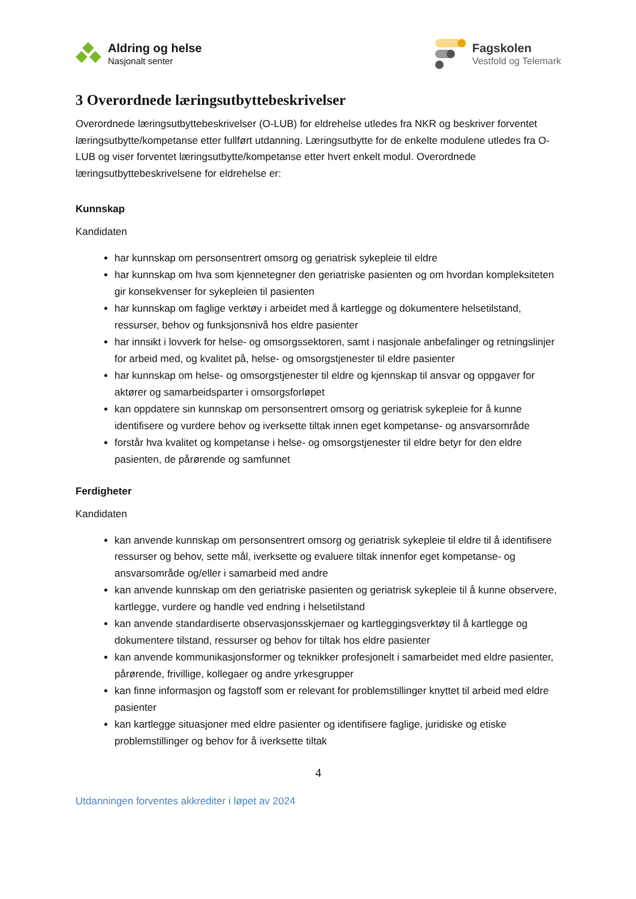Aldring og helse
Nasjonalt senter
Fagskolen
Vestfold og Telemark
3 Overordnede læringsutbyttebeskrivelser
Overordnede læringsutbyttebeskrivelser (O-LUB) for eldrehelse utledes fra NKR og beskriver forventet læringsutbytte/kompetanse etter fullført utdanning. Læringsutbytte for de enkelte modulene utledes fra O-LUB og viser forventet læringsutbytte/kompetanse etter hvert enkelt modul. Overordnede læringsutbyttebeskrivelsene for eldrehelse er:
Kunnskap
Kandidaten
har kunnskap om personsentrert omsorg og geriatrisk sykepleie til eldre
har kunnskap om hva som kjennetegner den geriatriske pasienten og om hvordan kompleksiteten gir konsekvenser for sykepleien til pasienten
har kunnskap om faglige verktøy i arbeidet med å kartlegge og dokumentere helsetilstand, ressurser, behov og funksjonsnivå hos eldre pasienter
har innsikt i lovverk for helse- og omsorgssektoren, samt i nasjonale anbefalinger og retningslinjer for arbeid med, og kvalitet på, helse- og omsorgstjenester til eldre pasienter
har kunnskap om helse- og omsorgstjenester til eldre og kjennskap til ansvar og oppgaver for aktører og samarbeidsparter i omsorgsforløpet
kan oppdatere sin kunnskap om personsentrert omsorg og geriatrisk sykepleie for å kunne identifisere og vurdere behov og iverksette tiltak innen eget kompetanse- og ansvarsområde
forstår hva kvalitet og kompetanse i helse- og omsorgstjenester til eldre betyr for den eldre pasienten, de pårørende og samfunnet
Ferdigheter
Kandidaten
kan anvende kunnskap om personsentrert omsorg og geriatrisk sykepleie til eldre til å identifisere ressurser og behov, sette mål, iverksette og evaluere tiltak innenfor eget kompetanse- og ansvarsområde og/eller i samarbeid med andre
kan anvende kunnskap om den geriatriske pasienten og geriatrisk sykepleie til å kunne observere, kartlegge, vurdere og handle ved endring i helsetilstand
kan anvende standardiserte observasjonsskjemaer og kartleggingsverktøy til å kartlegge og dokumentere tilstand, ressurser og behov for tiltak hos eldre pasienter
kan anvende kommunikasjonsformer og teknikker profesjonelt i samarbeidet med eldre pasienter, pårørende, frivillige, kollegaer og andre yrkesgrupper
kan finne informasjon og fagstoff som er relevant for problemstillinger knyttet til arbeid med eldre pasienter
kan kartlegge situasjoner med eldre pasienter og identifisere faglige, juridiske og etiske problemstillinger og behov for å iverksette tiltak
4
Utdanningen forventes akkrediter i løpet av 2024